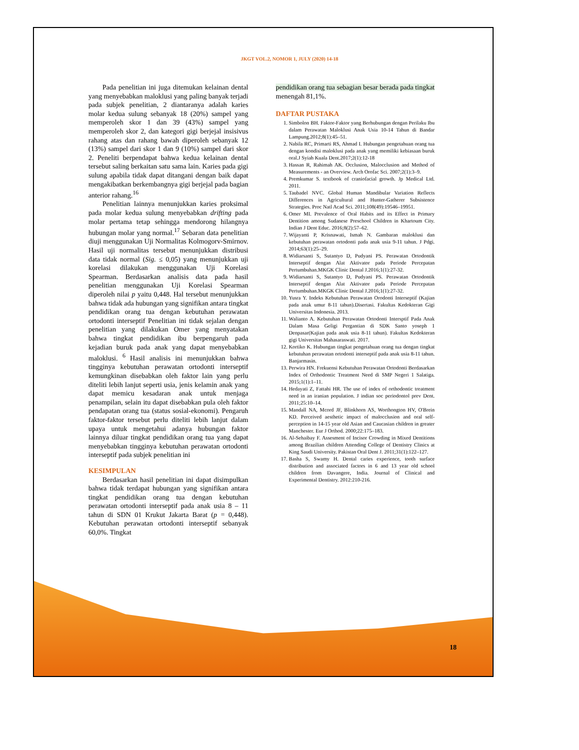JKGT VOL.2, NOMOR 1, JULY (2020) 14-18
Pada penelitian ini juga ditemukan kelainan dental yang menyebabkan maloklusi yang paling banyak terjadi pada subjek penelitian, 2 diantaranya adalah karies molar kedua sulung sebanyak 18 (20%) sampel yang memperoleh skor 1 dan 39 (43%) sampel yang memperoleh skor 2, dan kategori gigi berjejal insisivus rahang atas dan rahang bawah diperoleh sebanyak 12 (13%) sampel dari skor 1 dan 9 (10%) sampel dari skor 2. Peneliti berpendapat bahwa kedua kelainan dental tersebut saling berkaitan satu sama lain. Karies pada gigi sulung apabila tidak dapat ditangani dengan baik dapat mengakibatkan berkembangnya gigi berjejal pada bagian anterior rahang.<sup>16</sup>
Penelitian lainnya menunjukkan karies proksimal pada molar kedua sulung menyebabkan drifting pada molar pertama tetap sehingga mendorong hilangnya hubungan molar yang normal.<sup>17</sup> Sebaran data penelitian diuji menggunakan Uji Normalitas Kolmogorv-Smirnov. Hasil uji normalitas tersebut menunjukkan distribusi data tidak normal (Sig. ≤ 0,05) yang menunjukkan uji korelasi dilakukan menggunakan Uji Korelasi Spearman. Berdasarkan analisis data pada hasil penelitian menggunakan Uji Korelasi Spearman diperoleh nilai p yaitu 0,448. Hal tersebut menunjukkan bahwa tidak ada hubungan yang signifikan antara tingkat pendidikan orang tua dengan kebutuhan perawatan ortodonti interseptif Penelitian ini tidak sejalan dengan penelitian yang dilakukan Omer yang menyatakan bahwa tingkat pendidikan ibu berpengaruh pada kejadian buruk pada anak yang dapat menyebabkan maloklusi. <sup>6</sup> Hasil analisis ini menunjukkan bahwa tingginya kebutuhan perawatan ortodonti interseptif kemungkinan disebabkan oleh faktor lain yang perlu diteliti lebih lanjut seperti usia, jenis kelamin anak yang dapat memicu kesadaran anak untuk menjaga penampilan, selain itu dapat disebabkan pula oleh faktor pendapatan orang tua (status sosial-ekonomi). Pengaruh faktor-faktor tersebut perlu diteliti lebih lanjut dalam upaya untuk mengetahui adanya hubungan faktor lainnya diluar tingkat pendidikan orang tua yang dapat menyebabkan tingginya kebutuhan perawatan ortodonti interseptif pada subjek penelitian ini
KESIMPULAN
Berdasarkan hasil penelitian ini dapat disimpulkan bahwa tidak terdapat hubungan yang signifikan antara tingkat pendidikan orang tua dengan kebutuhan perawatan ortodonti interseptif pada anak usia 8 – 11 tahun di SDN 01 Krukut Jakarta Barat (p = 0,448). Kebutuhan perawatan ortodonti interseptif sebanyak 60,0%. Tingkat
pendidikan orang tua sebagian besar berada pada tingkat menengah 81,1%.
DAFTAR PUSTAKA
1. Simbolon BH. Faktor-Faktor yang Berhubungan dengan Perilaku Ibu dalam Perawatan Maloklusi Anak Usia 10-14 Tahun di Bandar Lampung.2012;8(1):45–51.
2. Nabila RC, Primarti RS, Ahmad I. Hubungan pengetahuan orang tua dengan kondisi maloklusi pada anak yang memiliki kebiasaan buruk oral.J Syiah Kuala Dent.2017;2(1):12-18
3. Hassan R, Rahimah AK. Occlusion, Malocclusion and Method of Measurements - an Overview. Arch Orofac Sci. 2007;2(1):3–9.
4. Premkumar S. textbook of craniofacial growth. Jp Medical Ltd. 2011.
5. Taubadel NVC. Global Human Mandibular Variation Reflects Differences in Agricultural and Hunter-Gatherer Subsistence Strategies. Proc Natl Acad Sci. 2011;108(49):19546–19951.
6. Omer MI. Prevalence of Oral Habits and its Effect in Primary Dentition among Sudanese Preschool Children in Khartoum City. Indian J Dent Educ. 2016;8(2):57–62.
7. Wijayanti P, Krisnawati, Ismah N. Gambaran maloklusi dan kebutuhan perawatan ortodonti pada anak usia 9-11 tahun. J Pdgi. 2014;63(1):25–29.
8. Widiarsanti S, Sutantyo D, Pudyani PS. Perawatan Ortodontik Interseptif dengan Alat Aktivator pada Periode Percepatan Pertumbuhan.MKGK Clinic Dental J.2016;1(1):27-32.
9. Widiarsanti S, Sutantyo D, Pudyani PS. Perawatan Ortodontik Interseptif dengan Alat Aktivator pada Periode Percepatan Pertumbuhan.MKGK Clinic Dental J.2016;1(1):27-32.
10. Yusra Y. Indeks Kebutuhan Perawatan Orodonti Interseptif (Kajian pada anak umur 8-11 tahun).Disertasi. Fakultas Kedokteran Gigi Universitas Indonesia. 2013.
11. Walianto A. Kebutuhan Perawatan Ortodonti Intersptif Pada Anak Dalam Masa Geligi Pergantian di SDK Santo yoseph 1 Denpasar(Kajian pada anak usia 8-11 tahun). Fakultas Kedokteran gigi Universitas Mahasaraswati. 2017.
12. Kortiko K. Hubungan tingkat pengetahuan orang tua dengan tingkat kebutuhan perawatan ortodonti interseptif pada anak usia 8-11 tahun. Banjarmasin.
13. Perwira HN. Frekuensi Kebutuhan Perawatan Ortodonti Berdasarkan Index of Orthodontic Treatment Need di SMP Negeri 1 Salatiga. 2015;1(1):1–11.
14. Hedayati Z, Fattahi HR. The use of index of orthodontic treatment need in an iranian population. J indian soc periodontol prev Dent. 2011;25:10–14.
15. Mandall NA, Mcord JF, Blinkhorn AS, Worthongton HV, O'Brein KD. Perceived aesthetic impact of malocclusion and oral self-perception in 14-15 year old Asian and Caucasian children in greater Manchester. Eur J Orthod. 2000;22:175–183.
16. Al-Sehaibay F. Assesment of Incisor Crowding in Mixed Dentitions among Brazilian children Attending College of Dentistry Clinics at King Saudi University. Pakistan Oral Dent J. 2011;31(1):122–127.
17. Basha S, Swamy H. Dental caries experience, tooth surface distribution and associated factors in 6 and 13 year old school children from Davangere, India. Journal of Clinical and Experimental Dentistry. 2012:210-216.
18